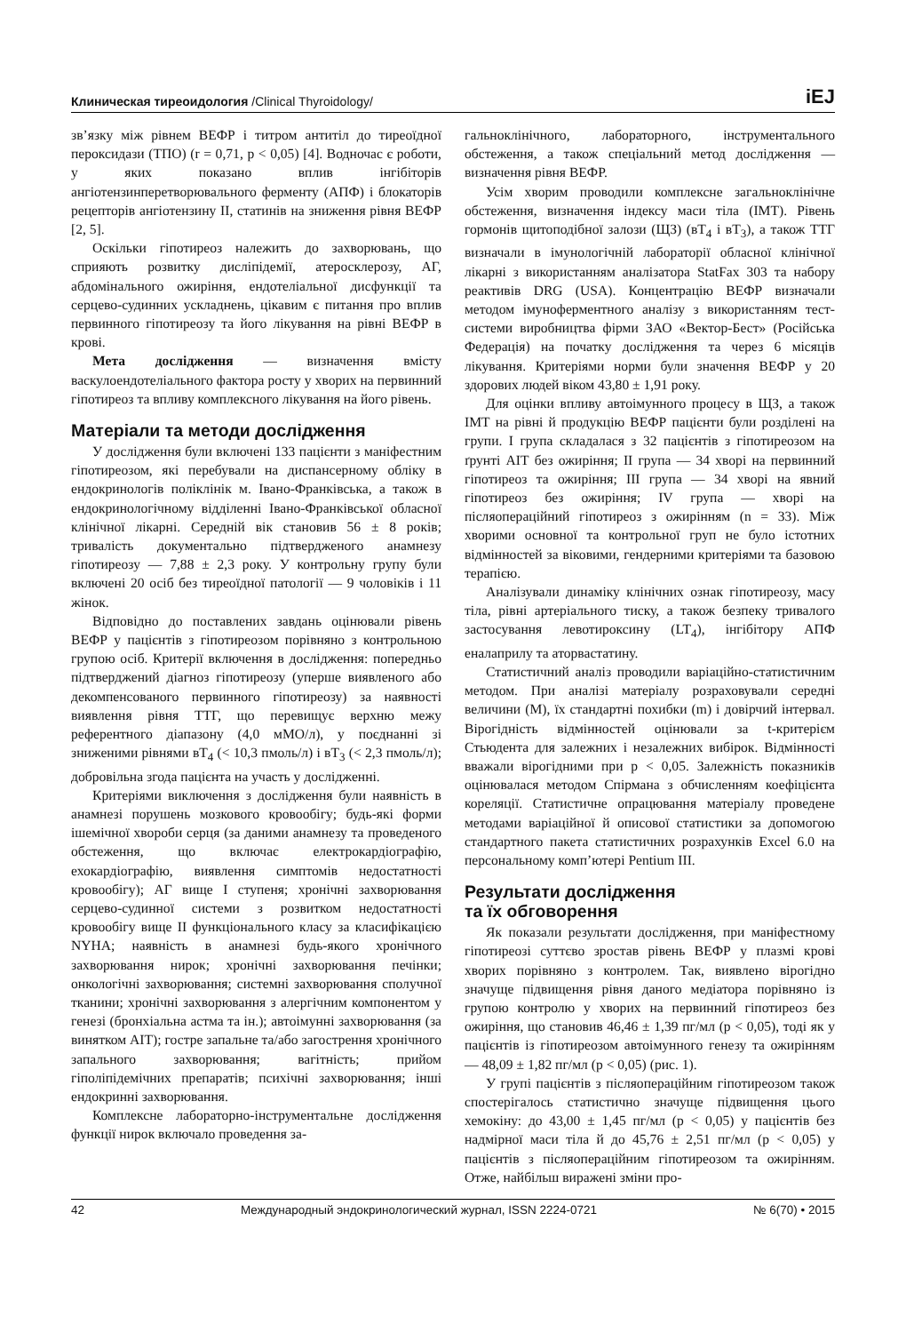Клиническая тиреоидология /Clinical Thyroidology/ iEJ
зв’язку між рівнем ВЕФР і титром антитіл до тиреоїдної пероксидази (ТПО) (r = 0,71, p < 0,05) [4]. Водночас є роботи, у яких показано вплив інгібіторів ангіотензинперетворювального ферменту (АПФ) і блокаторів рецепторів ангіотензину ІІ, статинів на зниження рівня ВЕФР [2, 5].
Оскільки гіпотиреоз належить до захворювань, що сприяють розвитку дисліпідемії, атеросклерозу, АГ, абдомінального ожиріння, ендотеліальної дисфункції та серцево-судинних ускладнень, цікавим є питання про вплив первинного гіпотиреозу та його лікування на рівні ВЕФР в крові.
Мета дослідження — визначення вмісту васкулоендотеліального фактора росту у хворих на первинний гіпотиреоз та впливу комплексного лікування на його рівень.
Матеріали та методи дослідження
У дослідження були включені 133 пацієнти з маніфестним гіпотиреозом, які перебували на диспансерному обліку в ендокринологів поліклінік м. Івано-Франківська, а також в ендокринологічному відділенні Івано-Франківської обласної клінічної лікарні. Середній вік становив 56 ± 8 років; тривалість документально підтвердженого анамнезу гіпотиреозу — 7,88 ± 2,3 року. У контрольну групу були включені 20 осіб без тиреоїдної патології — 9 чоловіків і 11 жінок.
Відповідно до поставлених завдань оцінювали рівень ВЕФР у пацієнтів з гіпотиреозом порівняно з контрольною групою осіб. Критерії включення в дослідження: попередньо підтверджений діагноз гіпотиреозу (уперше виявленого або декомпенсованого первинного гіпотиреозу) за наявності виявлення рівня ТТГ, що перевищує верхню межу референтного діапазону (4,0 мМО/л), у поєднанні зі зниженими рівнями вТ<sub>4</sub> (< 10,3 пмоль/л) і вТ<sub>3</sub> (< 2,3 пмоль/л); добровільна згода пацієнта на участь у дослідженні.
Критеріями виключення з дослідження були наявність в анамнезі порушень мозкового кровообігу; будь-які форми ішемічної хвороби серця (за даними анамнезу та проведеного обстеження, що включає електрокардіографію, ехокардіографію, виявлення симптомів недостатності кровообігу); АГ вище І ступеня; хронічні захворювання серцево-судинної системи з розвитком недостатності кровообігу вище ІІ функціонального класу за класифікацією NYHA; наявність в анамнезі будь-якого хронічного захворювання нирок; хронічні захворювання печінки; онкологічні захворювання; системні захворювання сполучної тканини; хронічні захворювання з алергічним компонентом у генезі (бронхіальна астма та ін.); автоімунні захворювання (за винятком АІТ); гостре запальне та/або загострення хронічного запального захворювання; вагітність; прийом гіполіпідемічних препаратів; психічні захворювання; інші ендокринні захворювання.
Комплексне лабораторно-інструментальне дослідження функції нирок включало проведення за-
гальноклінічного, лабораторного, інструментального обстеження, а також спеціальний метод дослідження — визначення рівня ВЕФР.
Усім хворим проводили комплексне загальноклінічне обстеження, визначення індексу маси тіла (ІМТ). Рівень гормонів щитоподібної залози (ЩЗ) (вТ<sub>4</sub> і вТ<sub>3</sub>), а також ТТГ визначали в імунологічній лабораторії обласної клінічної лікарні з використанням аналізатора StatFax 303 та набору реактивів DRG (USA). Концентрацію ВЕФР визначали методом імуноферментного аналізу з використанням тест-системи виробництва фірми ЗАО «Вектор-Бест» (Російська Федерація) на початку дослідження та через 6 місяців лікування. Критеріями норми були значення ВЕФР у 20 здорових людей віком 43,80 ± 1,91 року.
Для оцінки впливу автоімунного процесу в ЩЗ, а також ІМТ на рівні й продукцію ВЕФР пацієнти були розділені на групи. І група складалася з 32 пацієнтів з гіпотиреозом на ґрунті АІТ без ожиріння; ІІ група — 34 хворі на первинний гіпотиреоз та ожиріння; ІІІ група — 34 хворі на явний гіпотиреоз без ожиріння; IV група — хворі на післяопераційний гіпотиреоз з ожирінням (n = 33). Між хворими основної та контрольної груп не було істотних відмінностей за віковими, гендерними критеріями та базовою терапією.
Аналізували динаміку клінічних ознак гіпотиреозу, масу тіла, рівні артеріального тиску, а також безпеку тривалого застосування левотироксину (LT<sub>4</sub>), інгібітору АПФ еналаприлу та аторвастатину.
Статистичний аналіз проводили варіаційно-статистичним методом. При аналізі матеріалу розраховували середні величини (M), їх стандартні похибки (m) і довірчий інтервал. Вірогідність відмінностей оцінювали за t-критерієм Стьюдента для залежних і незалежних вибірок. Відмінності вважали вірогідними при p < 0,05. Залежність показників оцінювалася методом Спірмана з обчисленням коефіцієнта кореляції. Статистичне опрацювання матеріалу проведене методами варіаційної й описової статистики за допомогою стандартного пакета статистичних розрахунків Excel 6.0 на персональному комп’ютері Pentium III.
Результати дослідження
та їх обговорення
Як показали результати дослідження, при маніфестному гіпотиреозі суттєво зростав рівень ВЕФР у плазмі крові хворих порівняно з контролем. Так, виявлено вірогідно значуще підвищення рівня даного медіатора порівняно із групою контролю у хворих на первинний гіпотиреоз без ожиріння, що становив 46,46 ± 1,39 пг/мл (p < 0,05), тоді як у пацієнтів із гіпотиреозом автоімунного генезу та ожирінням — 48,09 ± 1,82 пг/мл (p < 0,05) (рис. 1).
У групі пацієнтів з післяопераційним гіпотиреозом також спостерігалось статистично значуще підвищення цього хемокіну: до 43,00 ± 1,45 пг/мл (p < 0,05) у пацієнтів без надмірної маси тіла й до 45,76 ± 2,51 пг/мл (p < 0,05) у пацієнтів з післяопераційним гіпотиреозом та ожирінням. Отже, найбільш виражені зміни про-
42 Международный эндокринологический журнал, ISSN 2224-0721 № 6(70) • 2015